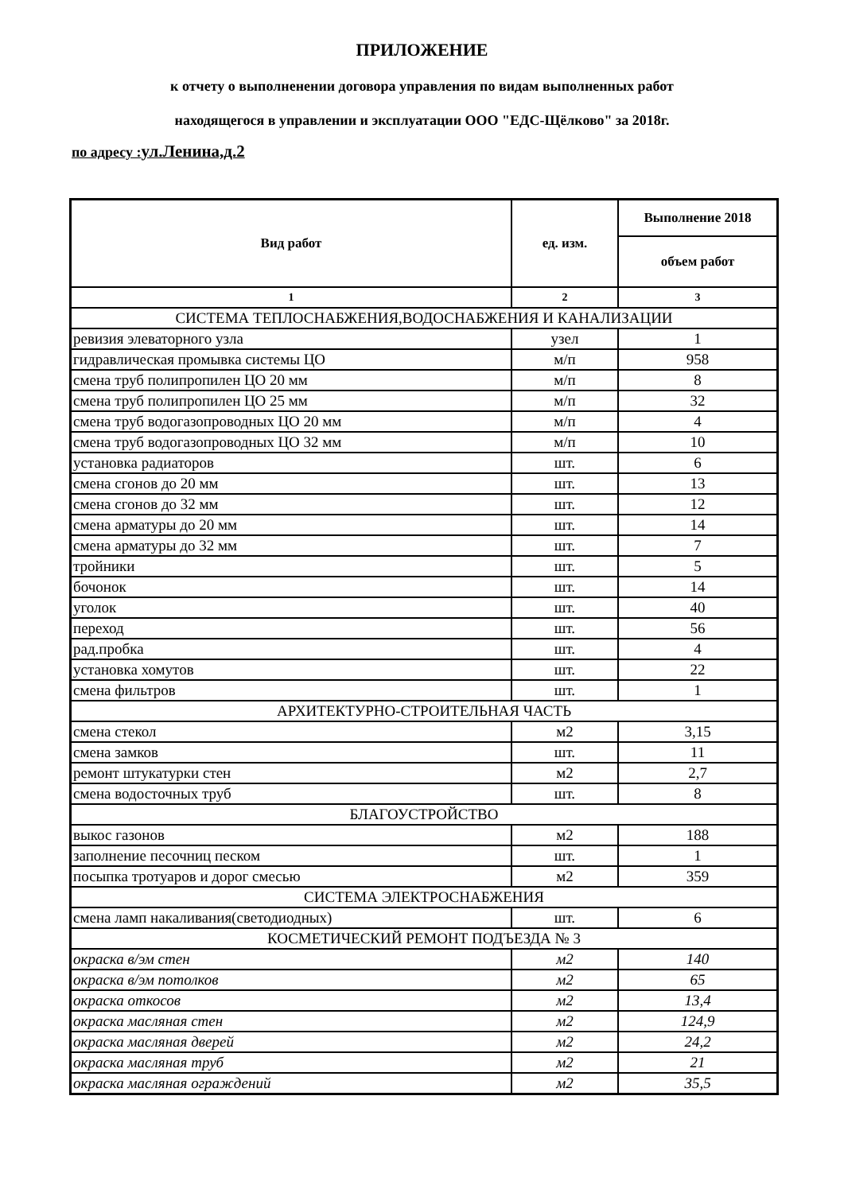ПРИЛОЖЕНИЕ
к отчету о выполненении договора управления по видам выполненных работ
находящегося в управлении и эксплуатации ООО "ЕДС-Щёлково" за 2018г.
по адресу :ул.Ленина,д.2
| Вид работ | ед. изм. | Выполнение 2018 |
| --- | --- | --- |
| | | объем работ |
| 1 | 2 | 3 |
| СИСТЕМА ТЕПЛОСНАБЖЕНИЯ,ВОДОСНАБЖЕНИЯ И КАНАЛИЗАЦИИ | | |
| ревизия элеваторного узла | узел | 1 |
| гидравлическая промывка системы ЦО | м/п | 958 |
| смена труб полипропилен ЦО 20 мм | м/п | 8 |
| смена труб полипропилен ЦО 25 мм | м/п | 32 |
| смена труб водогазопроводных ЦО 20 мм | м/п | 4 |
| смена труб водогазопроводных ЦО 32 мм | м/п | 10 |
| установка радиаторов | шт. | 6 |
| смена сгонов до 20 мм | шт. | 13 |
| смена сгонов до 32 мм | шт. | 12 |
| смена арматуры до 20 мм | шт. | 14 |
| смена арматуры до 32 мм | шт. | 7 |
| тройники | шт. | 5 |
| бочонок | шт. | 14 |
| уголок | шт. | 40 |
| переход | шт. | 56 |
| рад.пробка | шт. | 4 |
| установка хомутов | шт. | 22 |
| смена фильтров | шт. | 1 |
| АРХИТЕКТУРНО-СТРОИТЕЛЬНАЯ ЧАСТЬ | | |
| смена стекол | м2 | 3,15 |
| смена замков | шт. | 11 |
| ремонт штукатурки стен | м2 | 2,7 |
| смена водосточных труб | шт. | 8 |
| БЛАГОУСТРОЙСТВО | | |
| выкос газонов | м2 | 188 |
| заполнение песочниц песком | шт. | 1 |
| посыпка тротуаров и дорог смесью | м2 | 359 |
| СИСТЕМА ЭЛЕКТРОСНАБЖЕНИЯ | | |
| смена ламп накаливания(светодиодных) | шт. | 6 |
| КОСМЕТИЧЕСКИЙ РЕМОНТ ПОДЪЕЗДА № 3 | | |
| окраска в/эм стен | м2 | 140 |
| окраска в/эм потолков | м2 | 65 |
| окраска откосов | м2 | 13,4 |
| окраска масляная стен | м2 | 124,9 |
| окраска масляная дверей | м2 | 24,2 |
| окраска масляная труб | м2 | 21 |
| окраска масляная ограждений | м2 | 35,5 |